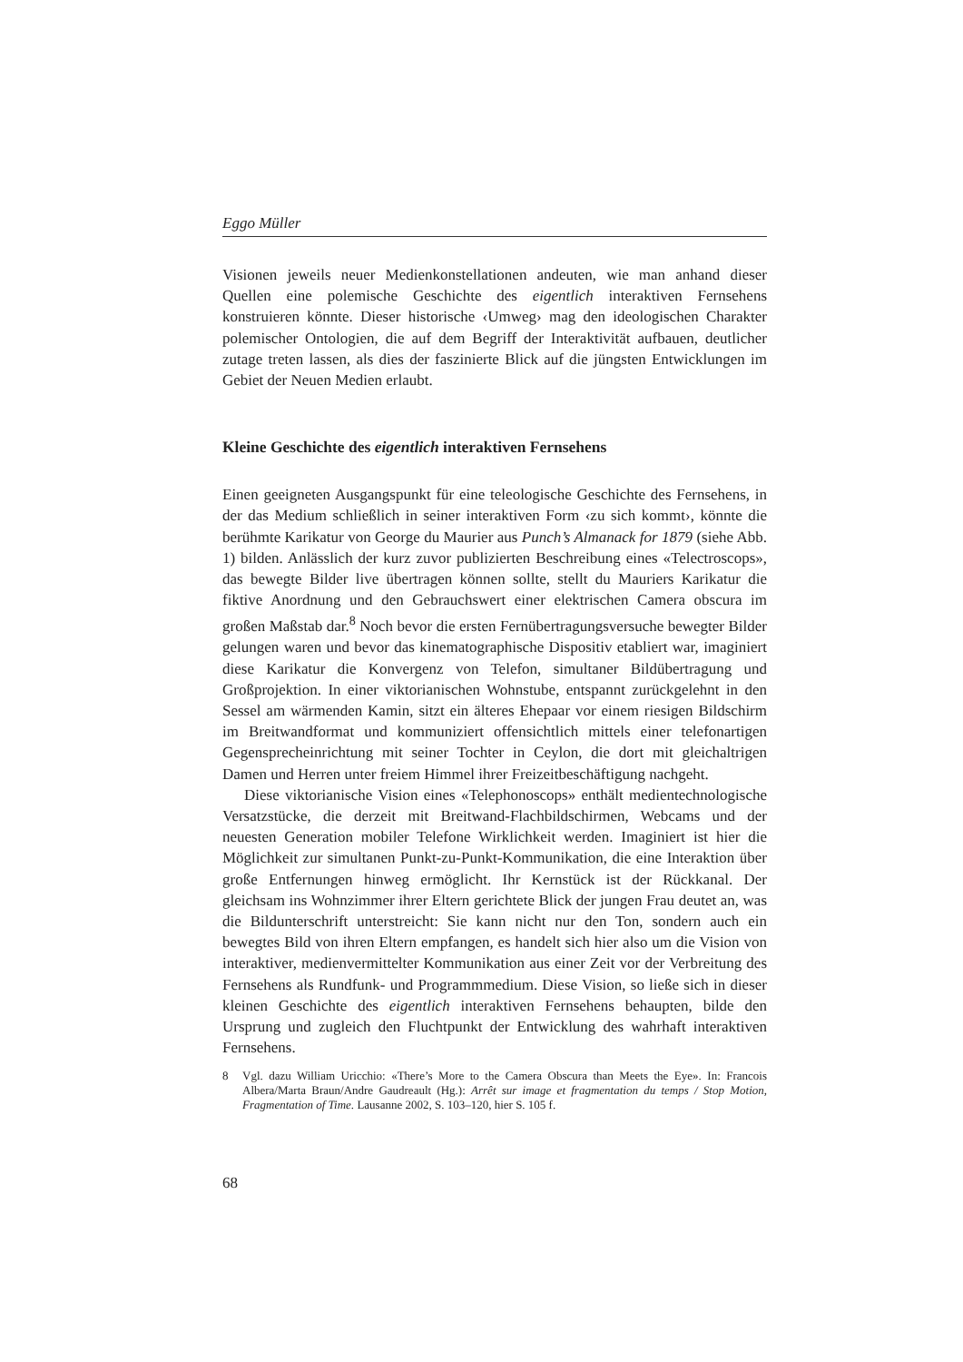Eggo Müller
Visionen jeweils neuer Medienkonstellationen andeuten, wie man anhand dieser Quellen eine polemische Geschichte des eigentlich interaktiven Fernsehens konstruieren könnte. Dieser historische ‹Umweg› mag den ideologischen Charakter polemischer Ontologien, die auf dem Begriff der Interaktivität aufbauen, deutlicher zutage treten lassen, als dies der faszinierte Blick auf die jüngsten Entwicklungen im Gebiet der Neuen Medien erlaubt.
Kleine Geschichte des eigentlich interaktiven Fernsehens
Einen geeigneten Ausgangspunkt für eine teleologische Geschichte des Fernsehens, in der das Medium schließlich in seiner interaktiven Form ‹zu sich kommt›, könnte die berühmte Karikatur von George du Maurier aus Punch’s Almanack for 1879 (siehe Abb. 1) bilden. Anlässlich der kurz zuvor publizierten Beschreibung eines «Telectroscops», das bewegte Bilder live übertragen können sollte, stellt du Mauriers Karikatur die fiktive Anordnung und den Gebrauchswert einer elektrischen Camera obscura im großen Maßstab dar.<sup>8</sup> Noch bevor die ersten Fernübertragungsversuche bewegter Bilder gelungen waren und bevor das kinematographische Dispositiv etabliert war, imaginiert diese Karikatur die Konvergenz von Telefon, simultaner Bildübertragung und Großprojektion. In einer viktorianischen Wohnstube, entspannt zurückgelehnt in den Sessel am wärmenden Kamin, sitzt ein älteres Ehepaar vor einem riesigen Bildschirm im Breitwandformat und kommuniziert offensichtlich mittels einer telefonartigen Gegensprecheinrichtung mit seiner Tochter in Ceylon, die dort mit gleichaltrigen Damen und Herren unter freiem Himmel ihrer Freizeitbeschäftigung nachgeht.
Diese viktorianische Vision eines «Telephonoscops» enthält medientechnologische Versatzstücke, die derzeit mit Breitwand-Flachbildschirmen, Webcams und der neuesten Generation mobiler Telefone Wirklichkeit werden. Imaginiert ist hier die Möglichkeit zur simultanen Punkt-zu-Punkt-Kommunikation, die eine Interaktion über große Entfernungen hinweg ermöglicht. Ihr Kernstück ist der Rückkanal. Der gleichsam ins Wohnzimmer ihrer Eltern gerichtete Blick der jungen Frau deutet an, was die Bildunterschrift unterstreicht: Sie kann nicht nur den Ton, sondern auch ein bewegtes Bild von ihren Eltern empfangen, es handelt sich hier also um die Vision von interaktiver, medienvermittelter Kommunikation aus einer Zeit vor der Verbreitung des Fernsehens als Rundfunk- und Programmmedium. Diese Vision, so ließe sich in dieser kleinen Geschichte des eigentlich interaktiven Fernsehens behaupten, bilde den Ursprung und zugleich den Fluchtpunkt der Entwicklung des wahrhaft interaktiven Fernsehens.
8 Vgl. dazu William Uricchio: «There’s More to the Camera Obscura than Meets the Eye». In: Francois Albera/Marta Braun/Andre Gaudreault (Hg.): Arrêt sur image et fragmentation du temps / Stop Motion, Fragmentation of Time. Lausanne 2002, S. 103–120, hier S. 105 f.
68